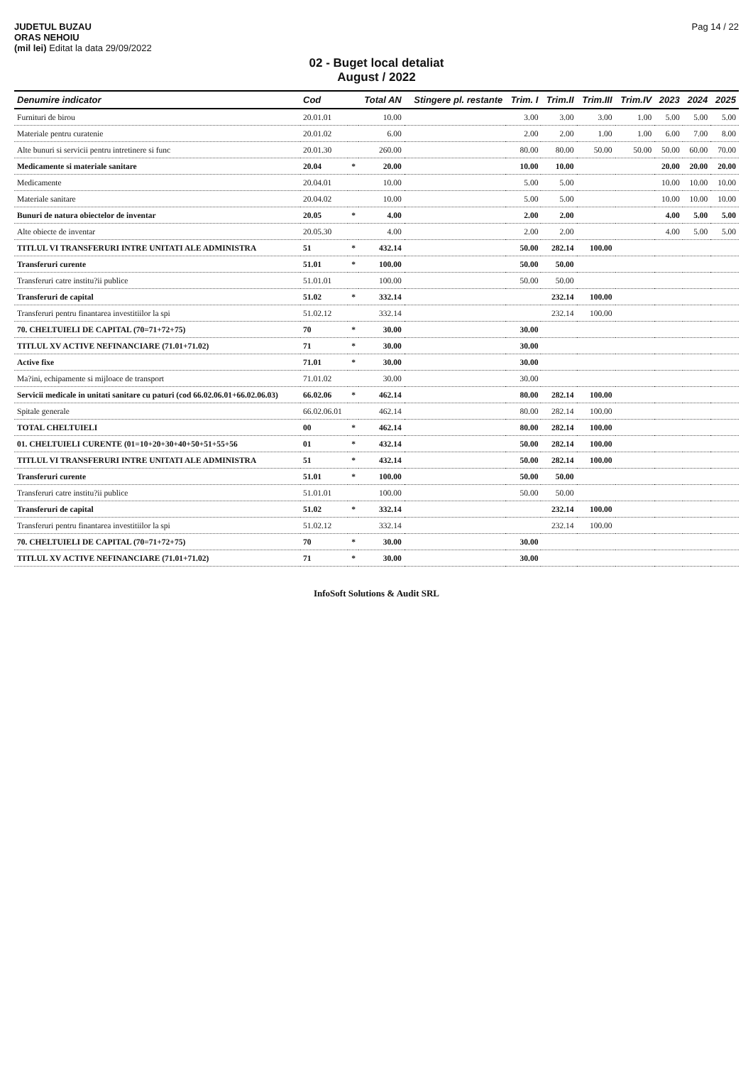JUDETUL BUZAU
ORAS NEHOIU
(mil lei) Editat la data 29/09/2022
Pag 14 / 22
02 - Buget local detaliat
August / 2022
| Denumire indicator | Cod | | Total AN | Stingere pl. restante | Trim. I | Trim.II | Trim.III | Trim.IV | 2023 | 2024 | 2025 |
| --- | --- | --- | --- | --- | --- | --- | --- | --- | --- | --- | --- |
| Furnituri de birou | 20.01.01 | | 10.00 | | 3.00 | 3.00 | 3.00 | 1.00 | 5.00 | 5.00 | 5.00 |
| Materiale pentru curatenie | 20.01.02 | | 6.00 | | 2.00 | 2.00 | 1.00 | 1.00 | 6.00 | 7.00 | 8.00 |
| Alte bunuri si servicii pentru intretinere si func | 20.01.30 | | 260.00 | | 80.00 | 80.00 | 50.00 | 50.00 | 50.00 | 60.00 | 70.00 |
| Medicamente si materiale sanitare | 20.04 | * | 20.00 | | 10.00 | 10.00 | | | 20.00 | 20.00 | 20.00 |
| Medicamente | 20.04.01 | | 10.00 | | 5.00 | 5.00 | | | 10.00 | 10.00 | 10.00 |
| Materiale sanitare | 20.04.02 | | 10.00 | | 5.00 | 5.00 | | | 10.00 | 10.00 | 10.00 |
| Bunuri de natura obiectelor de inventar | 20.05 | * | 4.00 | | 2.00 | 2.00 | | | 4.00 | 5.00 | 5.00 |
| Alte obiecte de inventar | 20.05.30 | | 4.00 | | 2.00 | 2.00 | | | 4.00 | 5.00 | 5.00 |
| TITLUL VI TRANSFERURI INTRE UNITATI ALE ADMINISTRA | 51 | * | 432.14 | | 50.00 | 282.14 | 100.00 | | | | |
| Transferuri curente | 51.01 | * | 100.00 | | 50.00 | 50.00 | | | | | |
| Transferuri catre institu?ii publice | 51.01.01 | | 100.00 | | 50.00 | 50.00 | | | | | |
| Transferuri de capital | 51.02 | * | 332.14 | | | 232.14 | 100.00 | | | | |
| Transferuri pentru finantarea investitiilor la spi | 51.02.12 | | 332.14 | | | 232.14 | 100.00 | | | | |
| 70. CHELTUIELI DE CAPITAL (70=71+72+75) | 70 | * | 30.00 | | 30.00 | | | | | | |
| TITLUL XV ACTIVE NEFINANCIARE (71.01+71.02) | 71 | * | 30.00 | | 30.00 | | | | | | |
| Active fixe | 71.01 | * | 30.00 | | 30.00 | | | | | | |
| Ma?ini, echipamente si mijloace de transport | 71.01.02 | | 30.00 | | 30.00 | | | | | | |
| Servicii medicale in unitati sanitare cu paturi (cod 66.02.06.01+66.02.06.03) | 66.02.06 | * | 462.14 | | 80.00 | 282.14 | 100.00 | | | | |
| Spitale generale | 66.02.06.01 | | 462.14 | | 80.00 | 282.14 | 100.00 | | | | |
| TOTAL CHELTUIELI | 00 | * | 462.14 | | 80.00 | 282.14 | 100.00 | | | | |
| 01. CHELTUIELI CURENTE (01=10+20+30+40+50+51+55+56 | 01 | * | 432.14 | | 50.00 | 282.14 | 100.00 | | | | |
| TITLUL VI TRANSFERURI INTRE UNITATI ALE ADMINISTRA | 51 | * | 432.14 | | 50.00 | 282.14 | 100.00 | | | | |
| Transferuri curente | 51.01 | * | 100.00 | | 50.00 | 50.00 | | | | | |
| Transferuri catre institu?ii publice | 51.01.01 | | 100.00 | | 50.00 | 50.00 | | | | | |
| Transferuri de capital | 51.02 | * | 332.14 | | | 232.14 | 100.00 | | | | |
| Transferuri pentru finantarea investitiilor la spi | 51.02.12 | | 332.14 | | | 232.14 | 100.00 | | | | |
| 70. CHELTUIELI DE CAPITAL (70=71+72+75) | 70 | * | 30.00 | | 30.00 | | | | | | |
| TITLUL XV ACTIVE NEFINANCIARE (71.01+71.02) | 71 | * | 30.00 | | 30.00 | | | | | | |
InfoSoft Solutions & Audit SRL